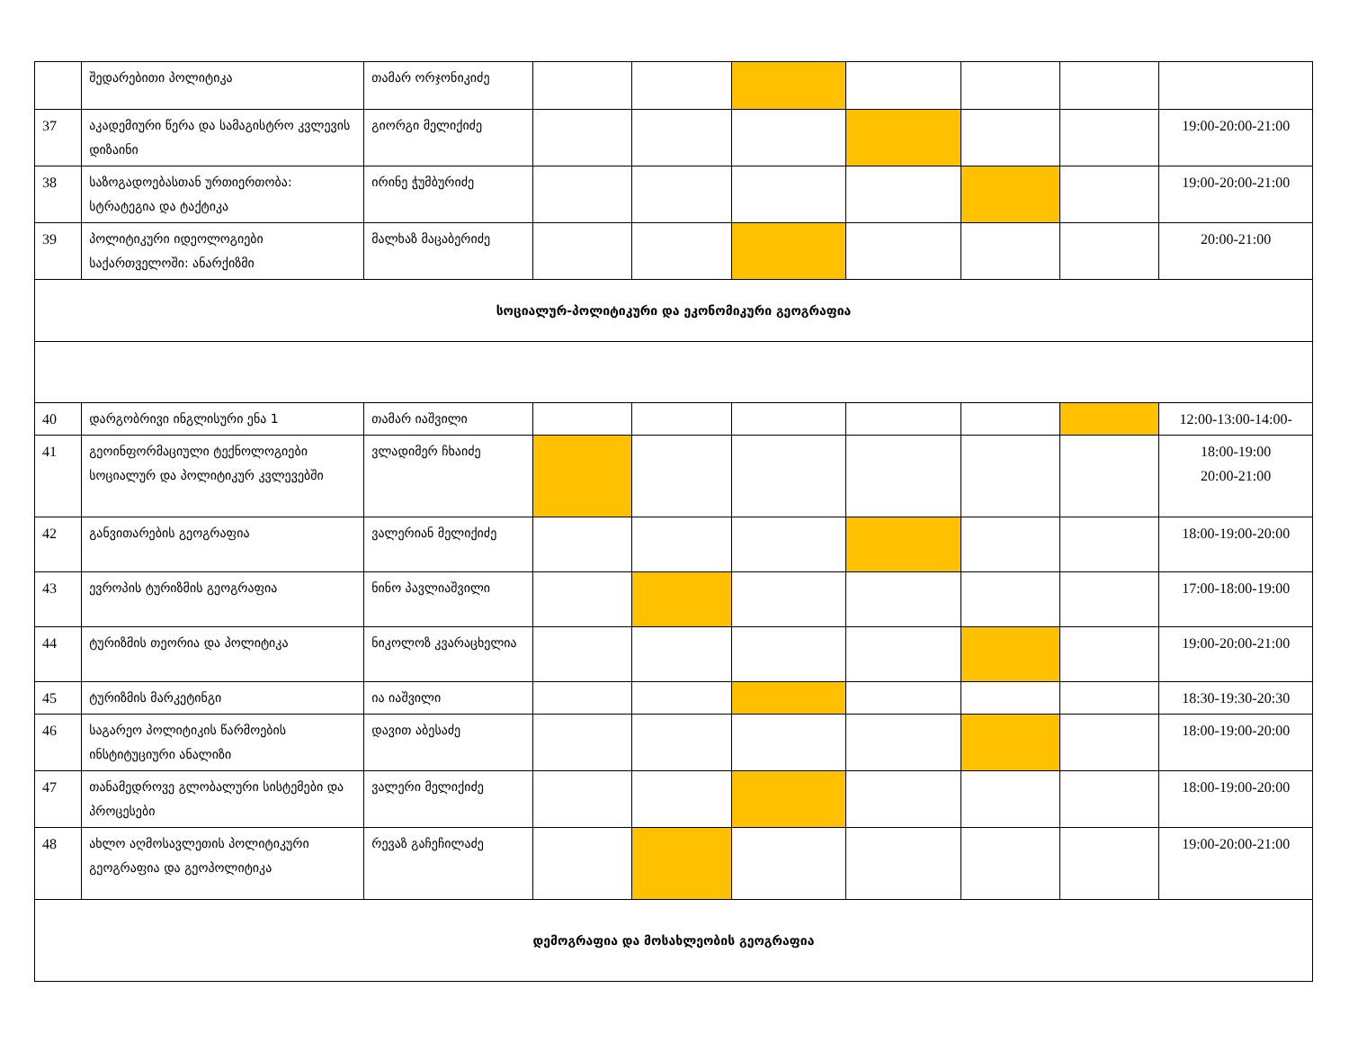| | შედარებითი პოლიტიკა | თამარ ორჯონიკიძე | | | | | | | |
| 37 | აკადემიური წერა და სამაგისტრო კვლევის დიზაინი | გიორგი მელიქიძე | | | | | | | 19:00-20:00-21:00 |
| 38 | საზოგადოებასთან ურთიერთობა: სტრატეგია და ტაქტიკა | ირინე ჭუმბურიძე | | | | | | | 19:00-20:00-21:00 |
| 39 | პოლიტიკური იდეოლოგიები საქართველოში: ანარქიზმი | მალხაზ მაცაბერიძე | | | | | | | 20:00-21:00 |
| სოციალურ-პოლიტიკური და ეკონომიკური გეოგრაფია | | | | | | | | | |
| 40 | დარგობრივი ინგლისური ენა 1 | თამარ იაშვილი | | | | | | | 12:00-13:00-14:00- |
| 41 | გეოინფორმაციული ტექნოლოგიები სოციალურ და პოლიტიკურ კვლევებში | ვლადიმერ ჩხაიძე | | | | | | | 18:00-19:00 20:00-21:00 |
| 42 | განვითარების გეოგრაფია | ვალერიან მელიქიძე | | | | | | | 18:00-19:00-20:00 |
| 43 | ევროპის ტურიზმის გეოგრაფია | ნინო პავლიაშვილი | | | | | | | 17:00-18:00-19:00 |
| 44 | ტურიზმის თეორია და პოლიტიკა | ნიკოლოზ კვარაცხელია | | | | | | | 19:00-20:00-21:00 |
| 45 | ტურიზმის მარკეტინგი | ია იაშვილი | | | | | | | 18:30-19:30-20:30 |
| 46 | საგარეო პოლიტიკის წარმოების ინსტიტუციური ანალიზი | დავით აბესაძე | | | | | | | 18:00-19:00-20:00 |
| 47 | თანამედროვე გლობალური სისტემები და პროცესები | ვალერი მელიქიძე | | | | | | | 18:00-19:00-20:00 |
| 48 | ახლო აღმოსავლეთის პოლიტიკური გეოგრაფია და გეოპოლიტიკა | რევაზ გაჩეჩილაძე | | | | | | | 19:00-20:00-21:00 |
| დემოგრაფია და მოსახლეობის გეოგრაფია | | | | | | | | | |